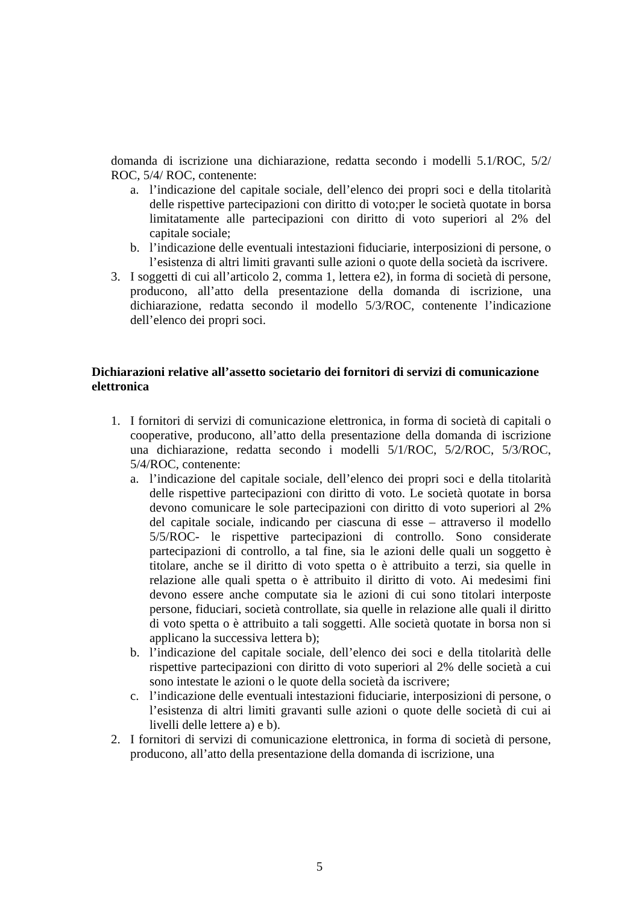domanda di iscrizione una dichiarazione, redatta secondo i modelli 5.1/ROC, 5/2/ ROC, 5/4/ ROC, contenente:
a. l’indicazione del capitale sociale, dell’elenco dei propri soci e della titolarità delle rispettive partecipazioni con diritto di voto;per le società quotate in borsa limitatamente alle partecipazioni con diritto di voto superiori al 2% del capitale sociale;
b. l’indicazione delle eventuali intestazioni fiduciarie, interposizioni di persone, o l’esistenza di altri limiti gravanti sulle azioni o quote della società da iscrivere.
3. I soggetti di cui all’articolo 2, comma 1, lettera e2), in forma di società di persone, producono, all’atto della presentazione della domanda di iscrizione, una dichiarazione, redatta secondo il modello 5/3/ROC, contenente l’indicazione dell’elenco dei propri soci.
Dichiarazioni relative all’assetto societario dei fornitori di servizi di comunicazione elettronica
1. I fornitori di servizi di comunicazione elettronica, in forma di società di capitali o cooperative, producono, all’atto della presentazione della domanda di iscrizione una dichiarazione, redatta secondo i modelli 5/1/ROC, 5/2/ROC, 5/3/ROC, 5/4/ROC, contenente:
a. l’indicazione del capitale sociale, dell’elenco dei propri soci e della titolarità delle rispettive partecipazioni con diritto di voto. Le società quotate in borsa devono comunicare le sole partecipazioni con diritto di voto superiori al 2% del capitale sociale, indicando per ciascuna di esse – attraverso il modello 5/5/ROC- le rispettive partecipazioni di controllo. Sono considerate partecipazioni di controllo, a tal fine, sia le azioni delle quali un soggetto è titolare, anche se il diritto di voto spetta o è attribuito a terzi, sia quelle in relazione alle quali spetta o è attribuito il diritto di voto. Ai medesimi fini devono essere anche computate sia le azioni di cui sono titolari interposte persone, fiduciari, società controllate, sia quelle in relazione alle quali il diritto di voto spetta o è attribuito a tali soggetti. Alle società quotate in borsa non si applicano la successiva lettera b);
b. l’indicazione del capitale sociale, dell’elenco dei soci e della titolarità delle rispettive partecipazioni con diritto di voto superiori al 2% delle società a cui sono intestate le azioni o le quote della società da iscrivere;
c. l’indicazione delle eventuali intestazioni fiduciarie, interposizioni di persone, o l’esistenza di altri limiti gravanti sulle azioni o quote delle società di cui ai livelli delle lettere a) e b).
2. I fornitori di servizi di comunicazione elettronica, in forma di società di persone, producono, all’atto della presentazione della domanda di iscrizione, una
5